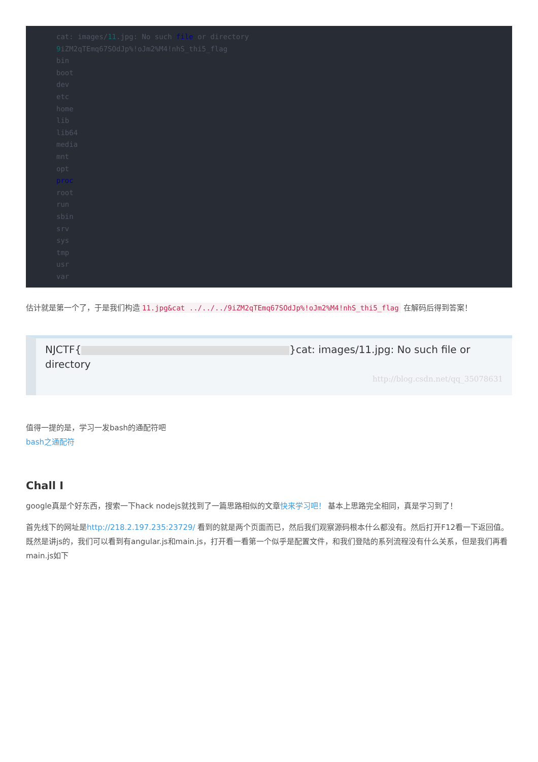cat: images/11.jpg: No such file or directory
9iZM2qTEmq67SOdJp%!oJm2%M4!nhS_thi5_flag
bin
boot
dev
etc
home
lib
lib64
media
mnt
opt
proc
root
run
sbin
srv
sys
tmp
usr
var
估计就是第一个了，于是我们构造 11.jpg&cat ../../../9iZM2qTEmq67SOdJp%!oJm2%M4!nhS_thi5_flag 在解码后得到答案！
NJCTF{ }cat: images/11.jpg: No such file or directory
http://blog.csdn.net/qq_35078631
值得一提的是，学习一发bash的通配符吧
bash之通配符
Chall I
google真是个好东西，搜索一下hack nodejs就找到了一篇思路相似的文章快来学习吧！ 基本上思路完全相同，真是学习到了！
首先线下的网址是http://218.2.197.235:23729/ 看到的就是两个页面而已，然后我们观察源码根本什么都没有。然后打开F12看一下返回值。既然是讲js的，我们可以看到有angular.js和main.js，打开看一看第一个似乎是配置文件，和我们登陆的系列流程没有什么关系，但是我们再看main.js如下